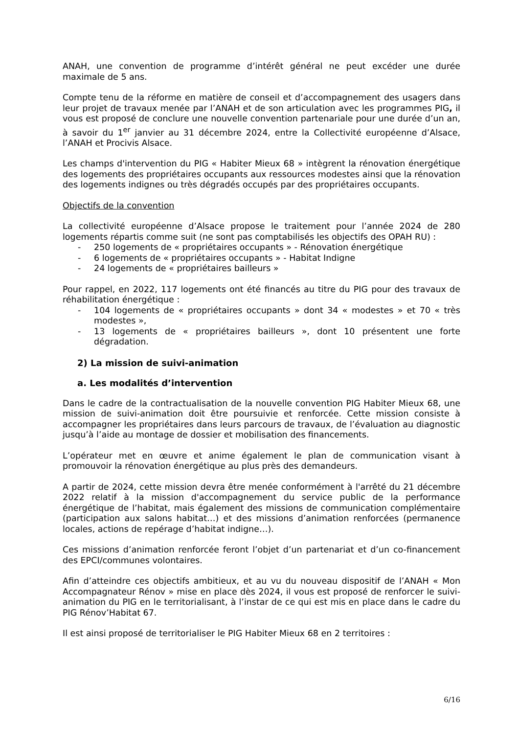ANAH, une convention de programme d’intérêt général ne peut excéder une durée maximale de 5 ans.
Compte tenu de la réforme en matière de conseil et d’accompagnement des usagers dans leur projet de travaux menée par l’ANAH et de son articulation avec les programmes PIG, il vous est proposé de conclure une nouvelle convention partenariale pour une durée d’un an, à savoir du 1<sup>er</sup> janvier au 31 décembre 2024, entre la Collectivité européenne d’Alsace, l’ANAH et Procivis Alsace.
Les champs d'intervention du PIG « Habiter Mieux 68 » intègrent la rénovation énergétique des logements des propriétaires occupants aux ressources modestes ainsi que la rénovation des logements indignes ou très dégradés occupés par des propriétaires occupants.
Objectifs de la convention
La collectivité européenne d’Alsace propose le traitement pour l’année 2024 de 280 logements répartis comme suit (ne sont pas comptabilisés les objectifs des OPAH RU) :
- 250 logements de « propriétaires occupants » - Rénovation énergétique
- 6 logements de « propriétaires occupants » - Habitat Indigne
- 24 logements de « propriétaires bailleurs »
Pour rappel, en 2022, 117 logements ont été financés au titre du PIG pour des travaux de réhabilitation énergétique :
- 104 logements de « propriétaires occupants » dont 34 « modestes » et 70 « très modestes »,
- 13 logements de « propriétaires bailleurs », dont 10 présentent une forte dégradation.
2) La mission de suivi-animation
a. Les modalités d’intervention
Dans le cadre de la contractualisation de la nouvelle convention PIG Habiter Mieux 68, une mission de suivi-animation doit être poursuivie et renforcée. Cette mission consiste à accompagner les propriétaires dans leurs parcours de travaux, de l’évaluation au diagnostic jusqu’à l’aide au montage de dossier et mobilisation des financements.
L’opérateur met en œuvre et anime également le plan de communication visant à promouvoir la rénovation énergétique au plus près des demandeurs.
A partir de 2024, cette mission devra être menée conformément à l'arrêté du 21 décembre 2022 relatif à la mission d'accompagnement du service public de la performance énergétique de l’habitat, mais également des missions de communication complémentaire (participation aux salons habitat…) et des missions d’animation renforcées (permanence locales, actions de repérage d’habitat indigne…).
Ces missions d’animation renforcée feront l’objet d’un partenariat et d’un co-financement des EPCI/communes volontaires.
Afin d’atteindre ces objectifs ambitieux, et au vu du nouveau dispositif de l’ANAH « Mon Accompagnateur Rénov » mise en place dès 2024, il vous est proposé de renforcer le suivi-animation du PIG en le territorialisant, à l’instar de ce qui est mis en place dans le cadre du PIG Rénov’Habitat 67.
Il est ainsi proposé de territorialiser le PIG Habiter Mieux 68 en 2 territoires :
6/16